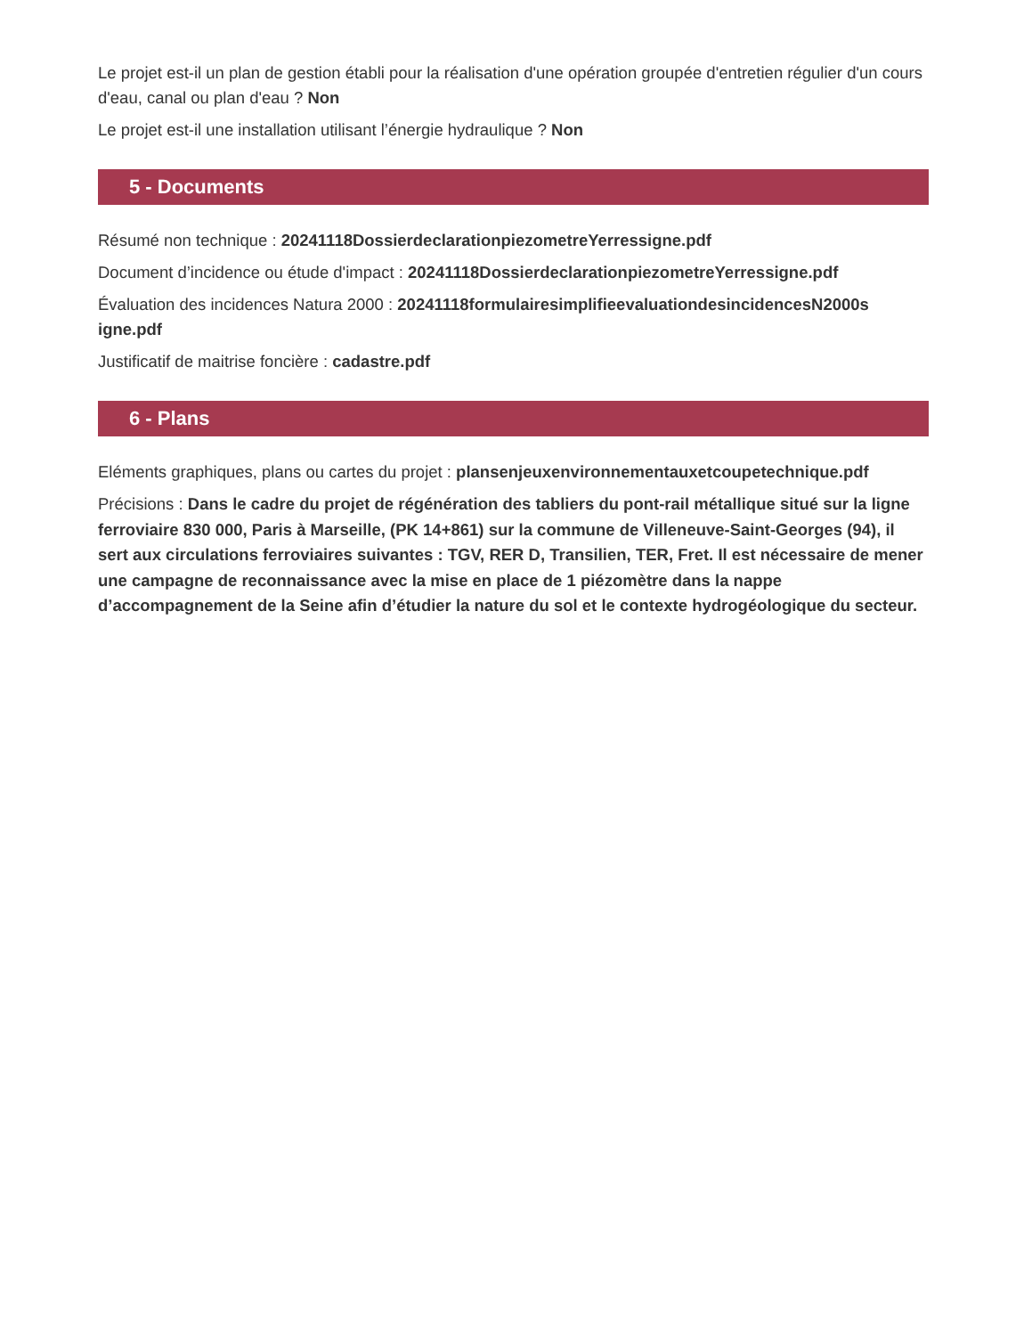Le projet est-il un plan de gestion établi pour la réalisation d'une opération groupée d'entretien régulier d'un cours d'eau, canal ou plan d'eau ? Non
Le projet est-il une installation utilisant l’énergie hydraulique ? Non
5 - Documents
Résumé non technique : 20241118DossierdeclarationpiezometreYerressigne.pdf
Document d’incidence ou étude d'impact : 20241118DossierdeclarationpiezometreYerressigne.pdf
Évaluation des incidences Natura 2000 : 20241118formulairesimplifieevaluationdesincidencesN2000s igne.pdf
Justificatif de maitrise foncière : cadastre.pdf
6 - Plans
Eléments graphiques, plans ou cartes du projet : plansenjeuxenvironnementauxetcoupetechnique.pdf
Précisions : Dans le cadre du projet de régénération des tabliers du pont-rail métallique situé sur la ligne ferroviaire 830 000, Paris à Marseille, (PK 14+861) sur la commune de Villeneuve-Saint-Georges (94), il sert aux circulations ferroviaires suivantes : TGV, RER D, Transilien, TER, Fret. Il est nécessaire de mener une campagne de reconnaissance avec la mise en place de 1 piézomètre dans la nappe d’accompagnement de la Seine afin d’étudier la nature du sol et le contexte hydrogéologique du secteur.